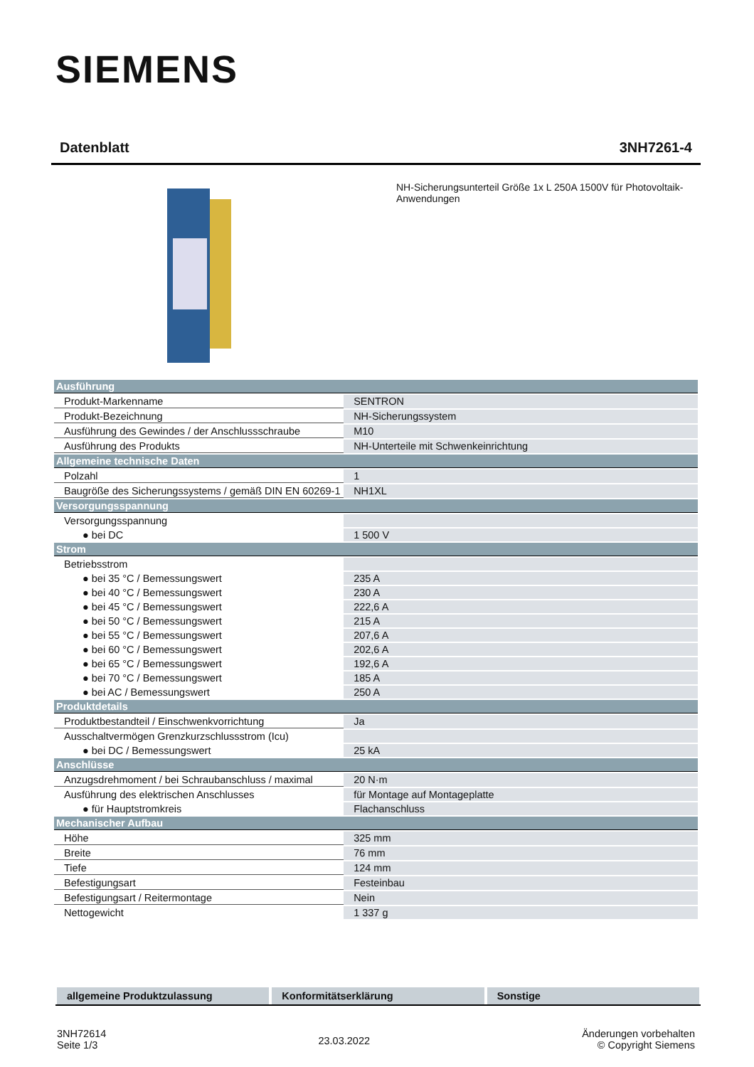SIEMENS
Datenblatt 3NH7261-4
NH-Sicherungsunterteil Größe 1x L 250A 1500V für Photovoltaik-Anwendungen
| Ausführung | |
| Produkt-Markenname | SENTRON |
| Produkt-Bezeichnung | NH-Sicherungssystem |
| Ausführung des Gewindes / der Anschlussschraube | M10 |
| Ausführung des Produkts | NH-Unterteile mit Schwenkeinrichtung |
| Allgemeine technische Daten | |
| Polzahl | 1 |
| Baugröße des Sicherungssystems / gemäß DIN EN 60269-1 | NH1XL |
| Versorgungsspannung | |
| Versorgungsspannung | |
| ● bei DC | 1 500 V |
| Strom | |
| Betriebsstrom | |
| ● bei 35 °C / Bemessungswert | 235 A |
| ● bei 40 °C / Bemessungswert | 230 A |
| ● bei 45 °C / Bemessungswert | 222,6 A |
| ● bei 50 °C / Bemessungswert | 215 A |
| ● bei 55 °C / Bemessungswert | 207,6 A |
| ● bei 60 °C / Bemessungswert | 202,6 A |
| ● bei 65 °C / Bemessungswert | 192,6 A |
| ● bei 70 °C / Bemessungswert | 185 A |
| ● bei AC / Bemessungswert | 250 A |
| Produktdetails | |
| Produktbestandteil / Einschwenkvorrichtung | Ja |
| Ausschaltvermögen Grenzkurzschlussstrom (Icu) | |
| ● bei DC / Bemessungswert | 25 kA |
| Anschlüsse | |
| Anzugsdrehmoment / bei Schraubanschluss / maximal | 20 N·m |
| Ausführung des elektrischen Anschlusses | für Montage auf Montageplatte |
| ● für Hauptstromkreis | Flachanschluss |
| Mechanischer Aufbau | |
| Höhe | 325 mm |
| Breite | 76 mm |
| Tiefe | 124 mm |
| Befestigungsart | Festeinbau |
| Befestigungsart / Reitermontage | Nein |
| Nettogewicht | 1 337 g |
allgemeine Produktzulassung Konformitätserklärung Sonstige
3NH72614
Seite 1/3
23.03.2022
Änderungen vorbehalten
© Copyright Siemens